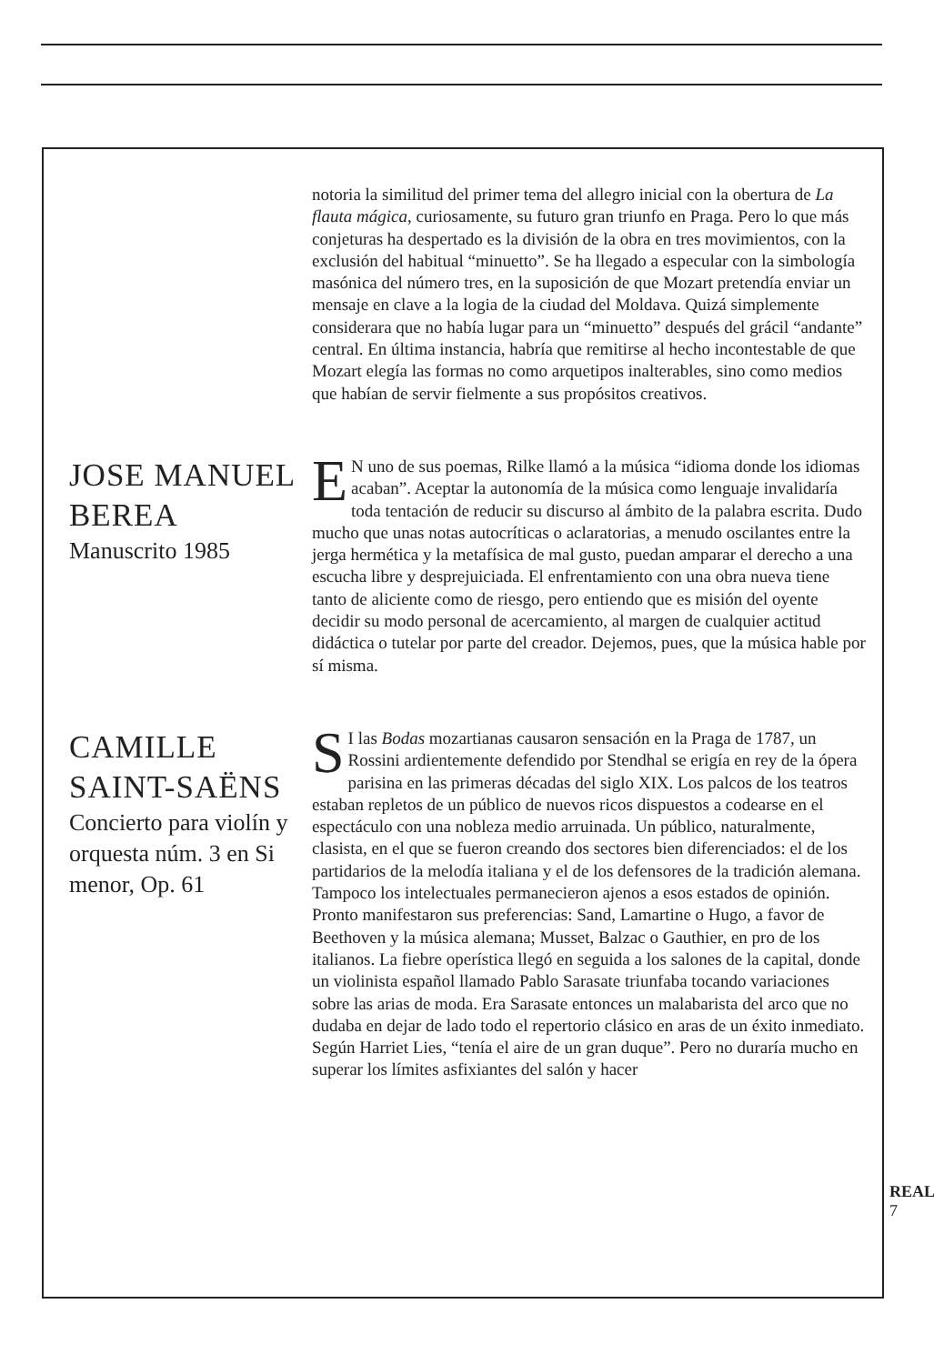notoria la similitud del primer tema del allegro inicial con la obertura de La flauta mágica, curiosamente, su futuro gran triunfo en Praga. Pero lo que más conjeturas ha despertado es la división de la obra en tres movimientos, con la exclusión del habitual “minuetto”. Se ha llegado a especular con la simbología masónica del número tres, en la suposición de que Mozart pretendía enviar un mensaje en clave a la logia de la ciudad del Moldava. Quizá simplemente considerara que no había lugar para un “minuetto” después del grácil “andante” central. En última instancia, habría que remitirse al hecho incontestable de que Mozart elegía las formas no como arquetipos inalterables, sino como medios que habían de servir fielmente a sus propósitos creativos.
JOSE MANUEL BEREA
Manuscrito 1985
EN uno de sus poemas, Rilke llamó a la música “idioma donde los idiomas acaban”. Aceptar la autonomía de la música como lenguaje invalidaría toda tentación de reducir su discurso al ámbito de la palabra escrita. Dudo mucho que unas notas autocríticas o aclaratorias, a menudo oscilantes entre la jerga hermética y la metafísica de mal gusto, puedan amparar el derecho a una escucha libre y desprejuiciada. El enfrentamiento con una obra nueva tiene tanto de aliciente como de riesgo, pero entiendo que es misión del oyente decidir su modo personal de acercamiento, al margen de cualquier actitud didáctica o tutelar por parte del creador. Dejemos, pues, que la música hable por sí misma.
CAMILLE SAINT-SAËNS
Concierto para violín y orquesta núm. 3 en Si menor, Op. 61
SI las Bodas mozartianas causaron sensación en la Praga de 1787, un Rossini ardientemente defendido por Stendhal se erigía en rey de la ópera parisina en las primeras décadas del siglo XIX. Los palcos de los teatros estaban repletos de un público de nuevos ricos dispuestos a codearse en el espectáculo con una nobleza medio arruinada. Un público, naturalmente, clasista, en el que se fueron creando dos sectores bien diferenciados: el de los partidarios de la melodía italiana y el de los defensores de la tradición alemana. Tampoco los intelectuales permanecieron ajenos a esos estados de opinión. Pronto manifestaron sus preferencias: Sand, Lamartine o Hugo, a favor de Beethoven y la música alemana; Musset, Balzac o Gauthier, en pro de los italianos. La fiebre operística llegó en seguida a los salones de la capital, donde un violinista español llamado Pablo Sarasate triunfaba tocando variaciones sobre las arias de moda. Era Sarasate entonces un malabarista del arco que no dudaba en dejar de lado todo el repertorio clásico en aras de un éxito inmediato. Según Harriet Lies, “tenía el aire de un gran duque”. Pero no duraría mucho en superar los límites asfixiantes del salón y hacer
REAL
7